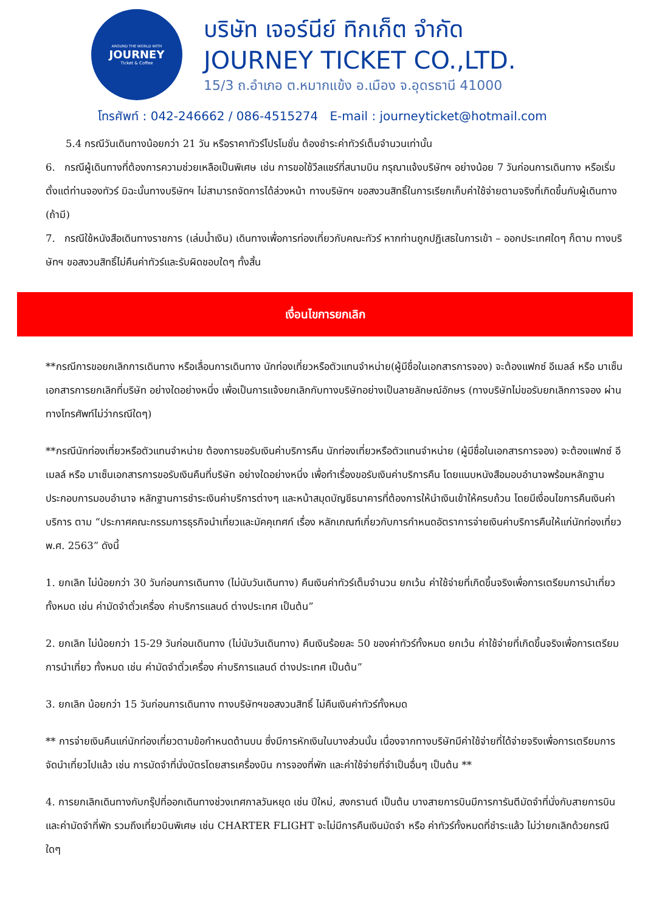AROUND THE WORLD WITH
JOURNEY
Ticket & Coffee
บริษัท เจอร์นีย์ ทิกเก็ต จำกัด
JOURNEY TICKET CO.,LTD.
15/3 ถ.อำเภอ ต.หมากแข้ง อ.เมือง จ.อุดรธานี 41000
โทรศัพท์ : 042-246662 / 086-4515274 E-mail : journeyticket@hotmail.com
5.4 กรณีวันเดินทางน้อยกว่า 21 วัน หรือราคาทัวร์โปรโมชั่น ต้องชำระค่าทัวร์เต็มจำนวนเท่านั้น
6. กรณีผู้เดินทางที่ต้องการความช่วยเหลือเป็นพิเศษ เช่น การขอใช้วีลแชร์ที่สนามบิน กรุณาแจ้งบริษัทฯ อย่างน้อย 7 วันก่อนการเดินทาง หรือเริ่มตั้งแต่ท่านจองทัวร์ มิฉะนั้นทางบริษัทฯ ไม่สามารถจัดการได้ล่วงหน้า ทางบริษัทฯ ขอสงวนสิทธิ์ในการเรียกเก็บค่าใช้จ่ายตามจริงที่เกิดขึ้นกับผู้เดินทาง (ถ้ามี)
7. กรณีใช้หนังสือเดินทางราชการ (เล่มน้ำเงิน) เดินทางเพื่อการท่องเที่ยวกับคณะทัวร์ หากท่านถูกปฏิเสธในการเข้า – ออกประเทศใดๆ ก็ตาม ทางบริษัทฯ ขอสงวนสิทธิ์ไม่คืนค่าทัวร์และรับผิดชอบใดๆ ทั้งสิ้น
เงื่อนไขการยกเลิก
**กรณีการขอยกเลิกการเดินทาง หรือเลื่อนการเดินทาง นักท่องเที่ยวหรือตัวแทนจำหน่าย(ผู้มีชื่อในเอกสารการจอง) จะต้องแฟกซ์ อีเมลล์ หรือ มาเซ็นเอกสารการยกเลิกที่บริษัท อย่างใดอย่างหนึ่ง เพื่อเป็นการแจ้งยกเลิกกับทางบริษัทอย่างเป็นลายลักษณ์อักษร (ทางบริษัทไม่ขอรับยกเลิกการจอง ผ่านทางโทรศัพท์ไม่ว่ากรณีใดๆ)
**กรณีนักท่องเที่ยวหรือตัวแทนจำหน่าย ต้องการขอรับเงินค่าบริการคืน นักท่องเที่ยวหรือตัวแทนจำหน่าย (ผู้มีชื่อในเอกสารการจอง) จะต้องแฟกซ์ อีเมลล์ หรือ มาเซ็นเอกสารการขอรับเงินคืนที่บริษัท อย่างใดอย่างหนึ่ง เพื่อทำเรื่องขอรับเงินค่าบริการคืน โดยแนบหนังสือมอบอำนาจพร้อมหลักฐานประกอบการมอบอำนาจ หลักฐานการชำระเงินค่าบริการต่างๆ และหน้าสมุดบัญชีธนาคารที่ต้องการให้นำเงินเข้าให้ครบถ้วน โดยมีเงื่อนไขการคืนเงินค่าบริการ ตาม “ประกาศคณะกรรมการธุรกิจนำเที่ยวและมัคคุเทศก์ เรื่อง หลักเกณฑ์เกี่ยวกับการกำหนดอัตราการจ่ายเงินค่าบริการคืนให้แก่นักท่องเที่ยว พ.ศ. 2563” ดังนี้
1. ยกเลิก ไม่น้อยกว่า 30 วันก่อนการเดินทาง (ไม่นับวันเดินทาง) คืนเงินค่าทัวร์เต็มจำนวน ยกเว้น ค่าใช้จ่ายที่เกิดขึ้นจริงเพื่อการเตรียมการนำเที่ยว ทั้งหมด เช่น ค่ามัดจำตั๋วเครื่อง ค่าบริการแลนด์ ต่างประเทศ เป็นต้น”
2. ยกเลิก ไม่น้อยกว่า 15-29 วันก่อนเดินทาง (ไม่นับวันเดินทาง) คืนเงินร้อยละ 50 ของค่าทัวร์ทั้งหมด ยกเว้น ค่าใช้จ่ายที่เกิดขึ้นจริงเพื่อการเตรียมการนำเที่ยว ทั้งหมด เช่น ค่ามัดจำตั๋วเครื่อง ค่าบริการแลนด์ ต่างประเทศ เป็นต้น”
3. ยกเลิก น้อยกว่า 15 วันก่อนการเดินทาง ทางบริษัทฯขอสงวนสิทธิ์ ไม่คืนเงินค่าทัวร์ทั้งหมด
** การจ่ายเงินคืนแก่นักท่องเที่ยวตามข้อกำหนดด้านบน ซึ่งมีการหักเงินในบางส่วนนั้น เนื่องจากทางบริษัทมีค่าใช้จ่ายที่ได้จ่ายจริงเพื่อการเตรียมการจัดนำเที่ยวไปแล้ว เช่น การมัดจำที่นั่งบัตรโดยสารเครื่องบิน การจองที่พัก และค่าใช้จ่ายที่จำเป็นอื่นๆ เป็นต้น **
4. การยกเลิกเดินทางกับกรุ๊ปที่ออกเดินทางช่วงเทศกาลวันหยุด เช่น ปีใหม่, สงกรานต์ เป็นต้น บางสายการบินมีการการันตีมัดจำที่นั่งกับสายการบินและค่ามัดจำที่พัก รวมถึงเที่ยวบินพิเศษ เช่น CHARTER FLIGHT จะไม่มีการคืนเงินมัดจำ หรือ ค่าทัวร์ทั้งหมดที่ชำระแล้ว ไม่ว่ายกเลิกด้วยกรณีใดๆ